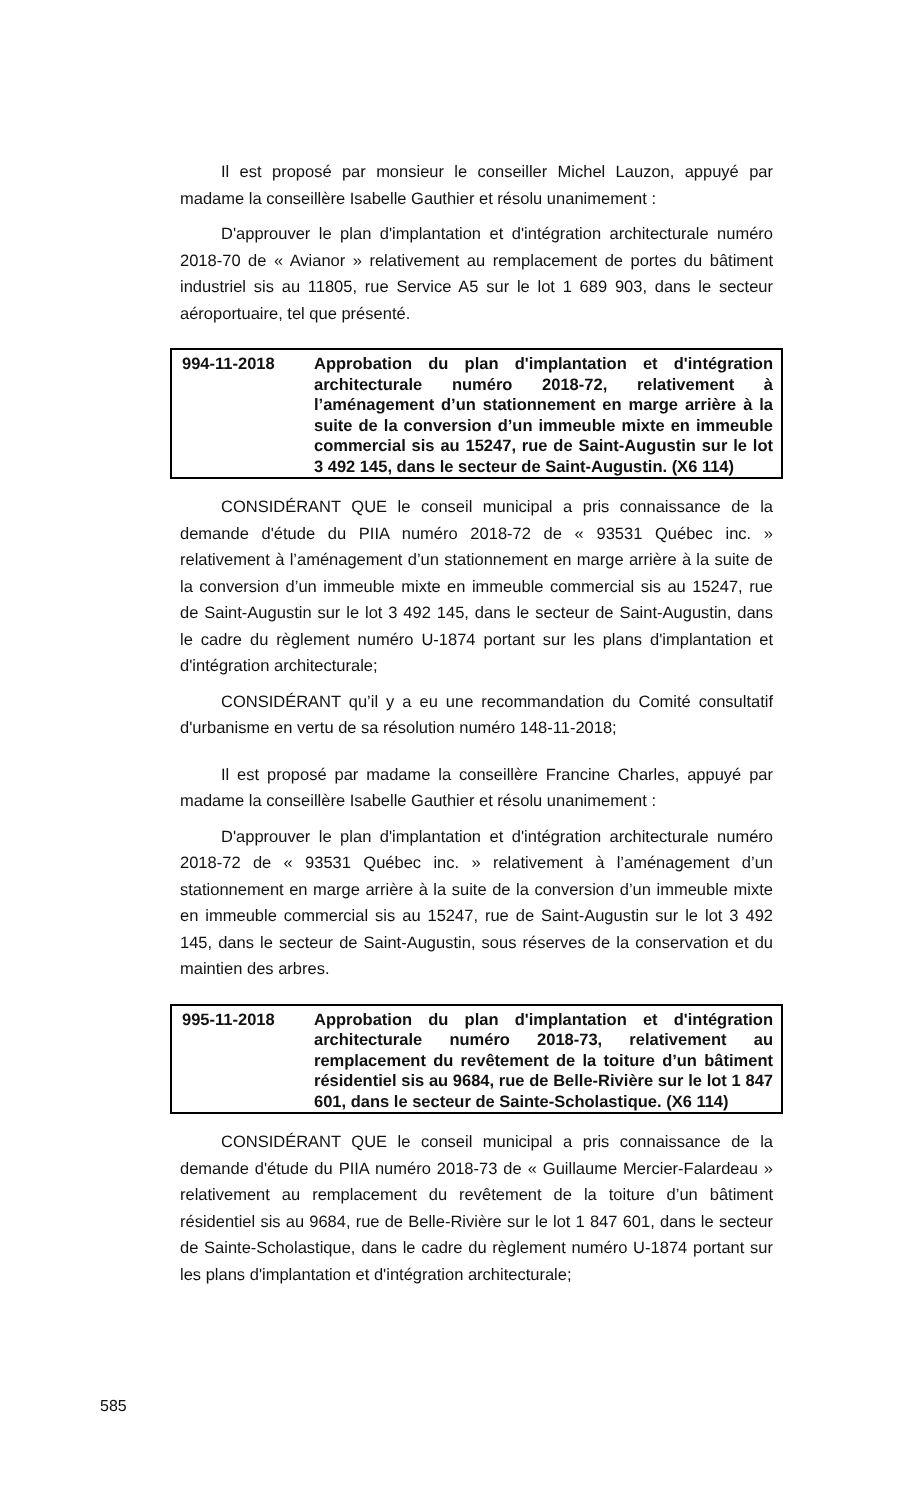Il est proposé par monsieur le conseiller Michel Lauzon, appuyé par madame la conseillère Isabelle Gauthier et résolu unanimement :
D'approuver le plan d'implantation et d'intégration architecturale numéro 2018-70 de « Avianor » relativement au remplacement de portes du bâtiment industriel sis au 11805, rue Service A5 sur le lot 1 689 903, dans le secteur aéroportuaire, tel que présenté.
994-11-2018 Approbation du plan d'implantation et d'intégration architecturale numéro 2018-72, relativement à l’aménagement d’un stationnement en marge arrière à la suite de la conversion d’un immeuble mixte en immeuble commercial sis au 15247, rue de Saint-Augustin sur le lot 3 492 145, dans le secteur de Saint-Augustin. (X6 114)
CONSIDÉRANT QUE le conseil municipal a pris connaissance de la demande d'étude du PIIA numéro 2018-72 de « 93531 Québec inc. » relativement à l’aménagement d’un stationnement en marge arrière à la suite de la conversion d’un immeuble mixte en immeuble commercial sis au 15247, rue de Saint-Augustin sur le lot 3 492 145, dans le secteur de Saint-Augustin, dans le cadre du règlement numéro U-1874 portant sur les plans d'implantation et d'intégration architecturale;
CONSIDÉRANT qu’il y a eu une recommandation du Comité consultatif d'urbanisme en vertu de sa résolution numéro 148-11-2018;
Il est proposé par madame la conseillère Francine Charles, appuyé par madame la conseillère Isabelle Gauthier et résolu unanimement :
D'approuver le plan d'implantation et d'intégration architecturale numéro 2018-72 de « 93531 Québec inc. » relativement à l’aménagement d’un stationnement en marge arrière à la suite de la conversion d’un immeuble mixte en immeuble commercial sis au 15247, rue de Saint-Augustin sur le lot 3 492 145, dans le secteur de Saint-Augustin, sous réserves de la conservation et du maintien des arbres.
995-11-2018 Approbation du plan d'implantation et d'intégration architecturale numéro 2018-73, relativement au remplacement du revêtement de la toiture d’un bâtiment résidentiel sis au 9684, rue de Belle-Rivière sur le lot 1 847 601, dans le secteur de Sainte-Scholastique. (X6 114)
CONSIDÉRANT QUE le conseil municipal a pris connaissance de la demande d'étude du PIIA numéro 2018-73 de « Guillaume Mercier-Falardeau » relativement au remplacement du revêtement de la toiture d’un bâtiment résidentiel sis au 9684, rue de Belle-Rivière sur le lot 1 847 601, dans le secteur de Sainte-Scholastique, dans le cadre du règlement numéro U-1874 portant sur les plans d'implantation et d'intégration architecturale;
585